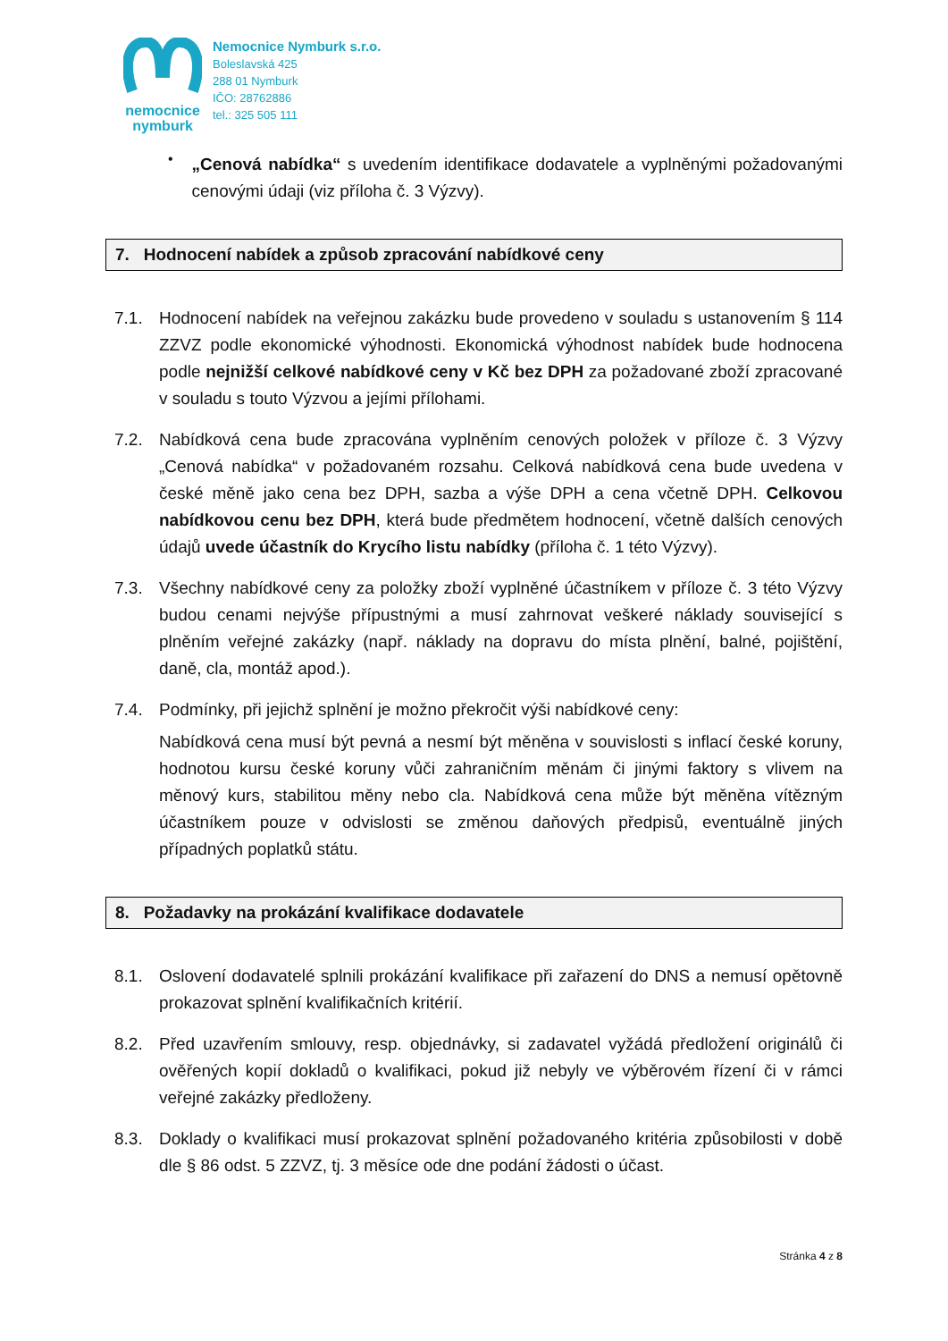nemocnice
nymburk
Nemocnice Nymburk s.r.o.
Boleslavská 425
288 01 Nymburk
IČO: 28762886
tel.: 325 505 111
•
„Cenová nabídka“ s uvedením identifikace dodavatele a vyplněnými požadovanými cenovými údaji (viz příloha č. 3 Výzvy).
7. Hodnocení nabídek a způsob zpracování nabídkové ceny
7.1. Hodnocení nabídek na veřejnou zakázku bude provedeno v souladu s ustanovením § 114 ZZVZ podle ekonomické výhodnosti. Ekonomická výhodnost nabídek bude hodnocena podle nejnižší celkové nabídkové ceny v Kč bez DPH za požadované zboží zpracované v souladu s touto Výzvou a jejími přílohami.
7.2. Nabídková cena bude zpracována vyplněním cenových položek v příloze č. 3 Výzvy „Cenová nabídka“ v požadovaném rozsahu. Celková nabídková cena bude uvedena v české měně jako cena bez DPH, sazba a výše DPH a cena včetně DPH. Celkovou nabídkovou cenu bez DPH, která bude předmětem hodnocení, včetně dalších cenových údajů uvede účastník do Krycího listu nabídky (příloha č. 1 této Výzvy).
7.3. Všechny nabídkové ceny za položky zboží vyplněné účastníkem v příloze č. 3 této Výzvy budou cenami nejvýše přípustnými a musí zahrnovat veškeré náklady související s plněním veřejné zakázky (např. náklady na dopravu do místa plnění, balné, pojištění, daně, cla, montáž apod.).
7.4. Podmínky, při jejichž splnění je možno překročit výši nabídkové ceny:
Nabídková cena musí být pevná a nesmí být měněna v souvislosti s inflací české koruny, hodnotou kursu české koruny vůči zahraničním měnám či jinými faktory s vlivem na měnový kurs, stabilitou měny nebo cla. Nabídková cena může být měněna vítězným účastníkem pouze v odvislosti se změnou daňových předpisů, eventuálně jiných případných poplatků státu.
8. Požadavky na prokázání kvalifikace dodavatele
8.1. Oslovení dodavatelé splnili prokázání kvalifikace při zařazení do DNS a nemusí opětovně prokazovat splnění kvalifikačních kritérií.
8.2. Před uzavřením smlouvy, resp. objednávky, si zadavatel vyžádá předložení originálů či ověřených kopií dokladů o kvalifikaci, pokud již nebyly ve výběrovém řízení či v rámci veřejné zakázky předloženy.
8.3. Doklady o kvalifikaci musí prokazovat splnění požadovaného kritéria způsobilosti v době dle § 86 odst. 5 ZZVZ, tj. 3 měsíce ode dne podání žádosti o účast.
Stránka 4 z 8